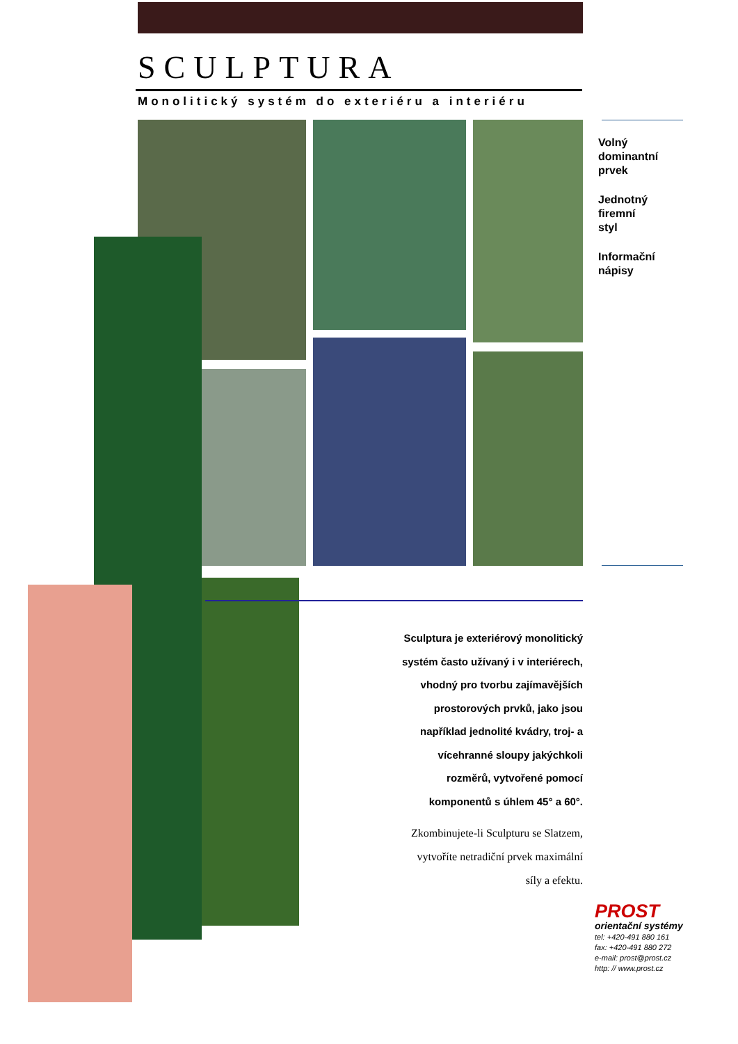SCULPTURA
Monolitický systém do exteriéru a interiéru
Volný
dominantní
prvek
Jednotný
firemní
styl
Informační
nápisy
Sculptura je exteriérový monolitický
systém často užívaný i v interiérech,
vhodný pro tvorbu zajímavějších
prostorových prvků, jako jsou
například jednolité kvádry, troj- a
vícehranné sloupy jakýchkoli
rozměrů, vytvořené pomocí
komponentů s úhlem 45° a 60°.
Zkombinujete-li Sculpturu se Slatzem,
vytvoříte netradiční prvek maximální
síly a efektu.
PROST
orientační systémy
tel: +420-491 880 161
fax: +420-491 880 272
e-mail: prost@prost.cz
http: // www.prost.cz